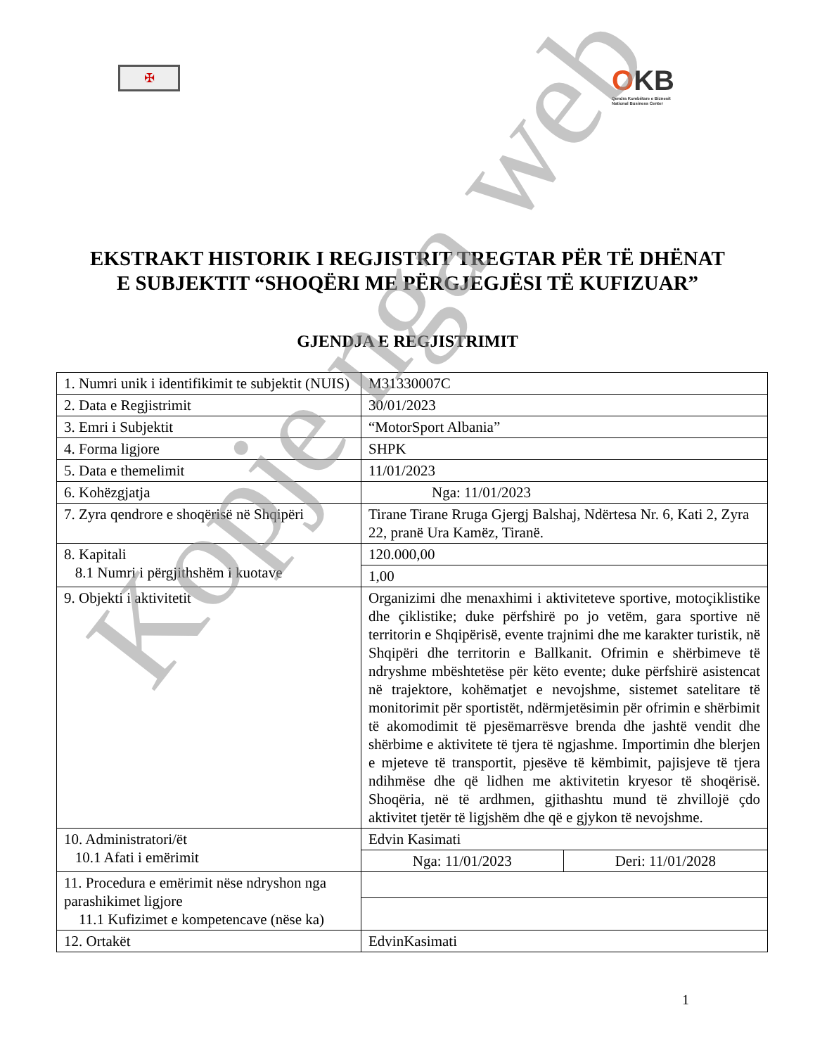✠
OKB
Qendra Kombëtare e Biznesit
National Business Center
EKSTRAKT HISTORIK I REGJISTRIT TREGTAR PËR TË DHËNAT E SUBJEKTIT “SHOQËRI ME PËRGJEGJËSI TË KUFIZUAR”
GJENDJA E REGJISTRIMIT
| 1. Numri unik i identifikimit te subjektit (NUIS) | M31330007C | |
| 2. Data e Regjistrimit | 30/01/2023 | |
| 3. Emri i Subjektit | “MotorSport Albania” | |
| 4. Forma ligjore | SHPK | |
| 5. Data e themelimit | 11/01/2023 | |
| 6. Kohëzgjatja | Nga: 11/01/2023 | |
| 7. Zyra qendrore e shoqërisë në Shqipëri | Tirane Tirane Rruga Gjergj Balshaj, Ndërtesa Nr. 6, Kati 2, Zyra 22, pranë Ura Kamëz, Tiranë. | |
| 8. Kapitali 8.1 Numri i përgjithshëm i kuotave | 120.000,00 | |
| | 1,00 | |
| 9. Objekti i aktivitetit | Organizimi dhe menaxhimi i aktiviteteve sportive, motoçiklistike dhe çiklistike; duke përfshirë po jo vetëm, gara sportive në territorin e Shqipërisë, evente trajnimi dhe me karakter turistik, në Shqipëri dhe territorin e Ballkanit. Ofrimin e shërbimeve të ndryshme mbështetëse për këto evente; duke përfshirë asistencat në trajektore, kohëmatjet e nevojshme, sistemet satelitare të monitorimit për sportistët, ndërmjetësimin për ofrimin e shërbimit të akomodimit të pjesëmarrësve brenda dhe jashtë vendit dhe shërbime e aktivitete të tjera të ngjashme. Importimin dhe blerjen e mjeteve të transportit, pjesëve të këmbimit, pajisjeve të tjera ndihmëse dhe që lidhen me aktivitetin kryesor të shoqërisë. Shoqëria, në të ardhmen, gjithashtu mund të zhvillojë çdo aktivitet tjetër të ligjshëm dhe që e gjykon të nevojshme. | |
| 10. Administratori/ët 10.1 Afati i emërimit | Edvin Kasimati | |
| | Nga: 11/01/2023 | Deri: 11/01/2028 |
| 11. Procedura e emërimit nëse ndryshon nga parashikimet ligjore 11.1 Kufizimet e kompetencave (nëse ka) | | |
| 12. Ortakët | EdvinKasimati | |
1
Kopje nga web